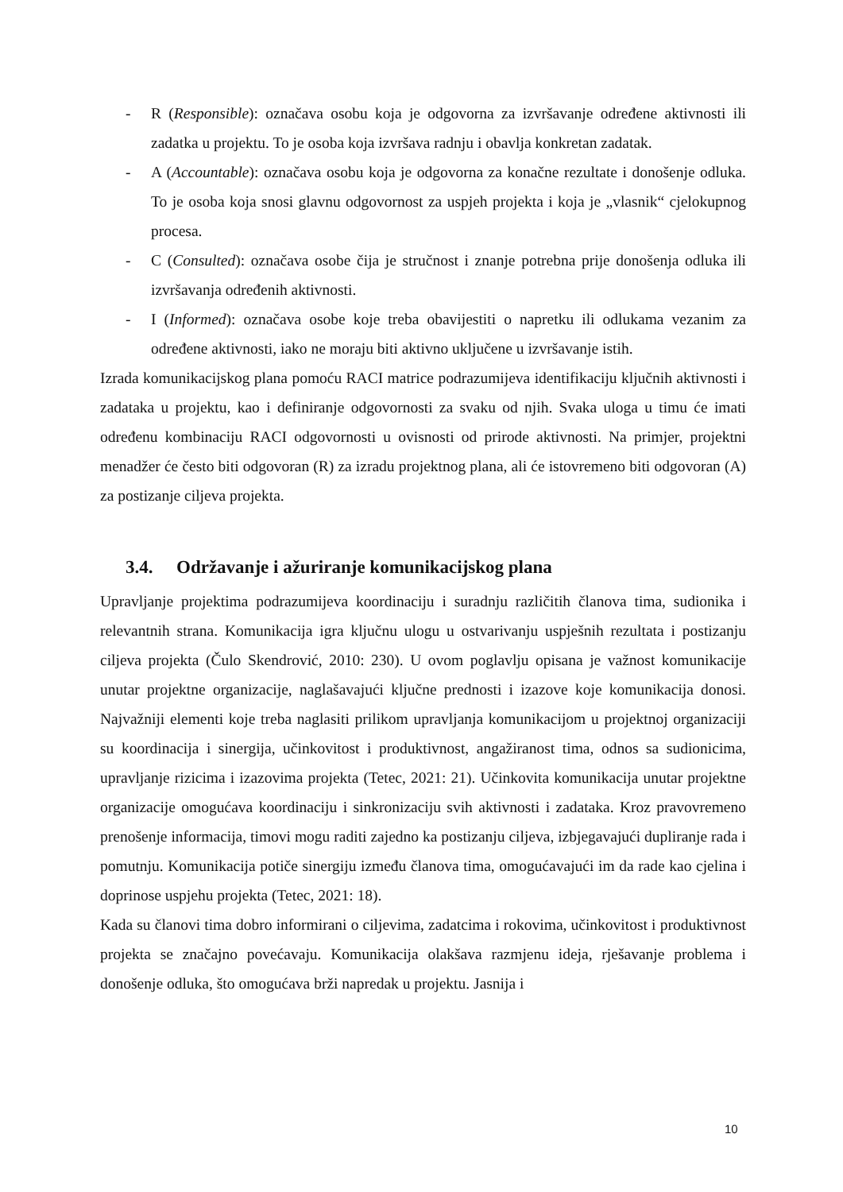- R (Responsible): označava osobu koja je odgovorna za izvršavanje određene aktivnosti ili zadatka u projektu. To je osoba koja izvršava radnju i obavlja konkretan zadatak.
- A (Accountable): označava osobu koja je odgovorna za konačne rezultate i donošenje odluka. To je osoba koja snosi glavnu odgovornost za uspjeh projekta i koja je „vlasnik“ cjelokupnog procesa.
- C (Consulted): označava osobe čija je stručnost i znanje potrebna prije donošenja odluka ili izvršavanja određenih aktivnosti.
- I (Informed): označava osobe koje treba obavijestiti o napretku ili odlukama vezanim za određene aktivnosti, iako ne moraju biti aktivno uključene u izvršavanje istih.
Izrada komunikacijskog plana pomoću RACI matrice podrazumijeva identifikaciju ključnih aktivnosti i zadataka u projektu, kao i definiranje odgovornosti za svaku od njih. Svaka uloga u timu će imati određenu kombinaciju RACI odgovornosti u ovisnosti od prirode aktivnosti. Na primjer, projektni menadžer će često biti odgovoran (R) za izradu projektnog plana, ali će istovremeno biti odgovoran (A) za postizanje ciljeva projekta.
3.4. Održavanje i ažuriranje komunikacijskog plana
Upravljanje projektima podrazumijeva koordinaciju i suradnju različitih članova tima, sudionika i relevantnih strana. Komunikacija igra ključnu ulogu u ostvarivanju uspješnih rezultata i postizanju ciljeva projekta (Čulo Skendrović, 2010: 230). U ovom poglavlju opisana je važnost komunikacije unutar projektne organizacije, naglašavajući ključne prednosti i izazove koje komunikacija donosi. Najvažniji elementi koje treba naglasiti prilikom upravljanja komunikacijom u projektnoj organizaciji su koordinacija i sinergija, učinkovitost i produktivnost, angažiranost tima, odnos sa sudionicima, upravljanje rizicima i izazovima projekta (Tetec, 2021: 21). Učinkovita komunikacija unutar projektne organizacije omogućava koordinaciju i sinkronizaciju svih aktivnosti i zadataka. Kroz pravovremeno prenošenje informacija, timovi mogu raditi zajedno ka postizanju ciljeva, izbjegavajući dupliranje rada i pomutnju. Komunikacija potiče sinergiju između članova tima, omogućavajući im da rade kao cjelina i doprinose uspjehu projekta (Tetec, 2021: 18).
Kada su članovi tima dobro informirani o ciljevima, zadatcima i rokovima, učinkovitost i produktivnost projekta se značajno povećavaju. Komunikacija olakšava razmjenu ideja, rješavanje problema i donošenje odluka, što omogućava brži napredak u projektu. Jasnija i
10